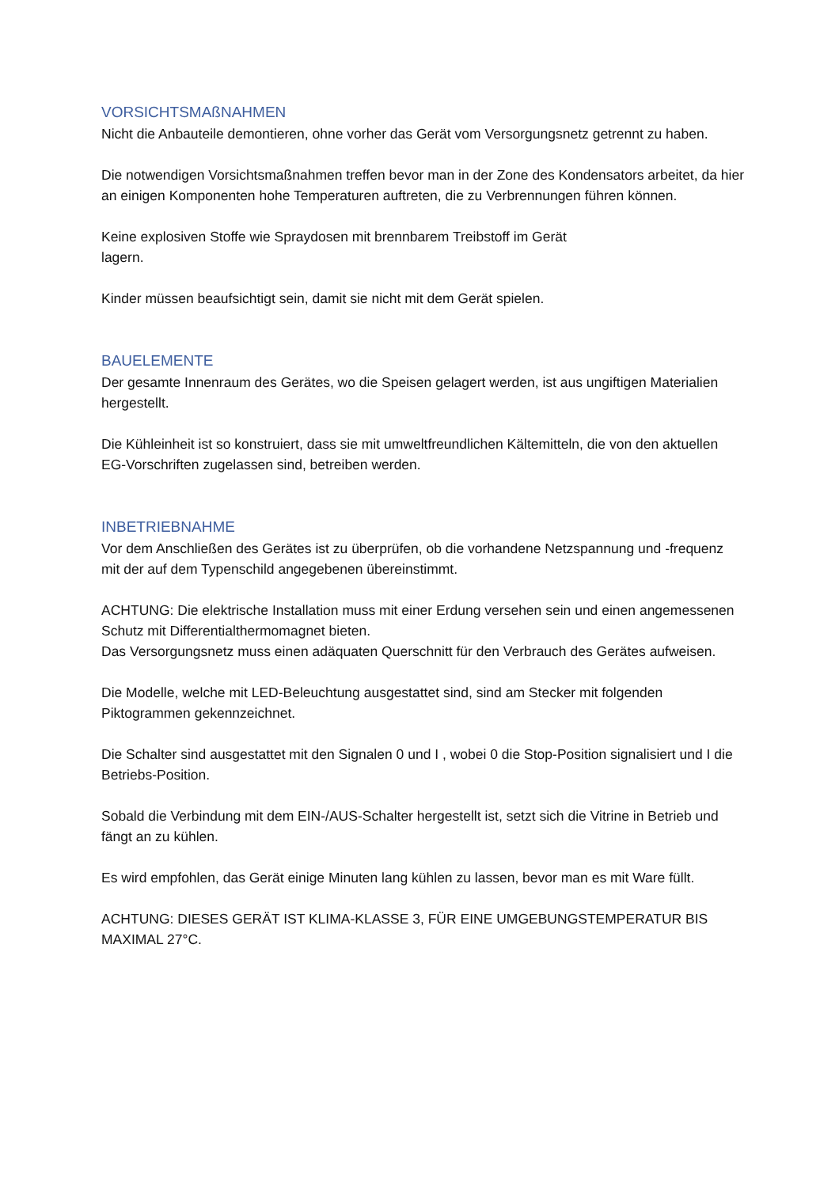VORSICHTSMAßNAHMEN
Nicht die Anbauteile demontieren, ohne vorher das Gerät vom Versorgungsnetz getrennt zu haben.
Die notwendigen Vorsichtsmaßnahmen treffen bevor man in der Zone des Kondensators arbeitet, da hier an einigen Komponenten hohe Temperaturen auftreten, die zu Verbrennungen führen können.
Keine explosiven Stoffe wie Spraydosen mit brennbarem Treibstoff im Gerät
lagern.
Kinder müssen beaufsichtigt sein, damit sie nicht mit dem Gerät spielen.
BAUELEMENTE
Der gesamte Innenraum des Gerätes, wo die Speisen gelagert werden, ist aus ungiftigen Materialien hergestellt.
Die Kühleinheit ist so konstruiert, dass sie mit umweltfreundlichen Kältemitteln, die von den aktuellen EG-Vorschriften zugelassen sind, betreiben werden.
INBETRIEBNAHME
Vor dem Anschließen des Gerätes ist zu überprüfen, ob die vorhandene Netzspannung und -frequenz mit der auf dem Typenschild angegebenen übereinstimmt.
ACHTUNG: Die elektrische Installation muss mit einer Erdung versehen sein und einen angemessenen Schutz mit Differentialthermomagnet bieten.
Das Versorgungsnetz muss einen adäquaten Querschnitt für den Verbrauch des Gerätes aufweisen.
Die Modelle, welche mit LED-Beleuchtung ausgestattet sind, sind am Stecker mit folgenden Piktogrammen gekennzeichnet.
Die Schalter sind ausgestattet mit den Signalen 0 und I , wobei 0 die Stop-Position signalisiert und I die Betriebs-Position.
Sobald die Verbindung mit dem EIN-/AUS-Schalter hergestellt ist, setzt sich die Vitrine in Betrieb und fängt an zu kühlen.
Es wird empfohlen, das Gerät einige Minuten lang kühlen zu lassen, bevor man es mit Ware füllt.
ACHTUNG: DIESES GERÄT IST KLIMA-KLASSE 3, FÜR EINE UMGEBUNGSTEMPERATUR BIS MAXIMAL 27°C.